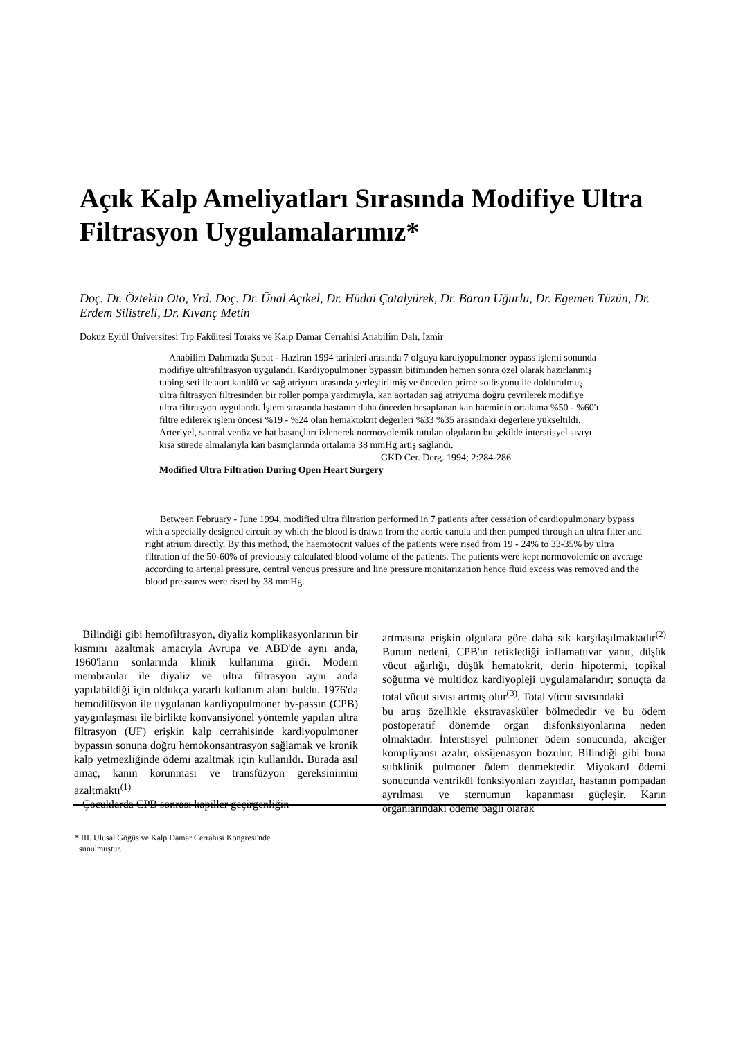Açık Kalp Ameliyatları Sırasında Modifiye Ultra Filtrasyon Uygulamalarımız*
Doç. Dr. Öztekin Oto, Yrd. Doç. Dr. Ünal Açıkel, Dr. Hüdai Çatalyürek, Dr. Baran Uğurlu, Dr. Egemen Tüzün, Dr. Erdem Silistreli, Dr. Kıvanç Metin
Dokuz Eylül Üniversitesi Tıp Fakültesi Toraks ve Kalp Damar Cerrahisi Anabilim Dalı, İzmir
Anabilim Dalımızda Şubat - Haziran 1994 tarihleri arasında 7 olguya kardiyopulmoner bypass işlemi sonunda modifiye ultrafiltrasyon uygulandı. Kardiyopulmoner bypassın bitiminden hemen sonra özel olarak hazırlanmış tubing seti ile aort kanülü ve sağ atriyum arasında yerleştirilmiş ve önceden prime solüsyonu ile doldurulmuş ultra filtrasyon filtresinden bir roller pompa yardımıyla, kan aortadan sağ atriyuma doğru çevrilerek modifiye ultra filtrasyon uygulandı. İşlem sırasında hastanın daha önceden hesaplanan kan hacminin ortalama %50 - %60'ı filtre edilerek işlem öncesi %19 - %24 olan hemaktokrit değerleri %33 %35 arasındaki değerlere yükseltildi. Arteriyel, santral venöz ve hat basınçları izlenerek normovolemik tutulan olguların bu şekilde interstisyel sıvıyı kısa sürede almalarıyla kan basınçlarında ortalama 38 mmHg artış sağlandı.
GKD Cer. Derg. 1994; 2:284-286
Modified Ultra Filtration During Open Heart Surgery
Between February - June 1994, modified ultra filtration performed in 7 patients after cessation of cardiopulmonary bypass with a specially designed circuit by which the blood is drawn from the aortic canula and then pumped through an ultra filter and right atrium directly. By this method, the haemotocrit values of the patients were rised from 19 - 24% to 33-35% by ultra filtration of the 50-60% of previously calculated blood volume of the patients. The patients were kept normovolemic on average according to arterial pressure, central venous pressure and line pressure monitarization hence fluid excess was removed and the blood pressures were rised by 38 mmHg.
Bilindiği gibi hemofiltrasyon, diyaliz komplikasyonlarının bir kısmını azaltmak amacıyla Avrupa ve ABD'de aynı anda, 1960'ların sonlarında klinik kullanıma girdi. Modern membranlar ile diyaliz ve ultra filtrasyon aynı anda yapılabildiği için oldukça yararlı kullanım alanı buldu. 1976'da hemodilüsyon ile uygulanan kardiyopulmoner by-passın (CPB) yaygınlaşması ile birlikte konvansiyonel yöntemle yapılan ultra filtrasyon (UF) erişkin kalp cerrahisinde kardiyopulmoner bypassın sonuna doğru hemokonsantrasyon sağlamak ve kronik kalp yetmezliğinde ödemi azaltmak için kullanıldı. Burada asıl amaç, kanın korunması ve transfüzyon gereksinimini azaltmaktı<sup>(1)</sup>
Çocuklarda CPB sonrası kapiller geçirgenliğin
artmasına erişkin olgulara göre daha sık karşılaşılmaktadır<sup>(2)</sup> Bunun nedeni, CPB'ın tetiklediği inflamatuvar yanıt, düşük vücut ağırlığı, düşük hematokrit, derin hipotermi, topikal soğutma ve multidoz kardiyopleji uygulamalarıdır; sonuçta da total vücut sıvısı artmış olur<sup>(3)</sup>. Total vücut sıvısındaki
bu artış özellikle ekstravasküler bölmededir ve bu ödem postoperatif dönemde organ disfonksiyonlarına neden olmaktadır. İnterstisyel pulmoner ödem sonucunda, akciğer kompliyansı azalır, oksijenasyon bozulur. Bilindiği gibi buna subklinik pulmoner ödem denmektedir. Miyokard ödemi sonucunda ventrikül fonksiyonları zayıflar, hastanın pompadan ayrılması ve sternumun kapanması güçleşir. Karın organlarındaki ödeme bağlı olarak
* III. Ulusal Göğüs ve Kalp Damar Cerrahisi Kongresi'nde
sunulmuştur.